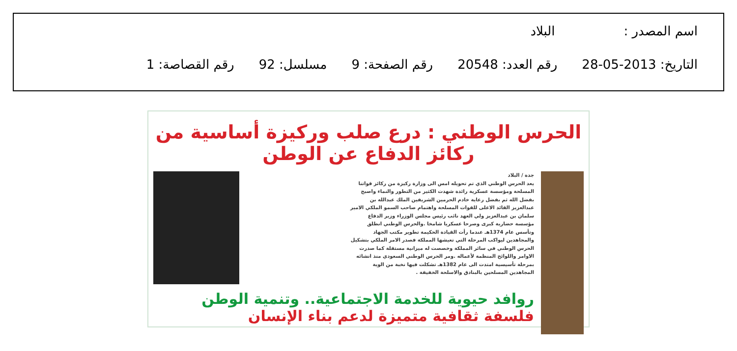اسم المصدر : البلاد
التاريخ: 2013-05-28 رقم العدد: 20548 رقم الصفحة: 9 مسلسل: 92 رقم القصاصة: 1
الحرس الوطني : درع صلب وركيزة أساسية من ركائز الدفاع عن الوطن
جدة / البلاد
يعد الحرس الوطني الذي تم تحويله امس الى وزارة ركيزة من ركائز قواتنا المسلحة ومؤسسة عسكرية رائدة شهدت الكثير من التطور والنماء واصبح بفضل الله ثم بفضل رعاية خادم الحرمين الشريفين الملك عبدالله بن عبدالعزيز القائد الاعلى للقوات المسلحة واهتمام صاحب السمو الملكي الامير سلمان بن عبدالعزيز ولي العهد نائب رئيس مجلس الوزراء وزير الدفاع مؤسسة حضارية كبرى وصرحا عسكريا شامخا .والحرس الوطني انطلق وتأسس عام 1374هـ عندما رأت القيادة الحكيمة تطوير مكتب الجهاد والمجاهدين ليواكب المرحلة التي تعيشها المملكة فصدر الامر الملكي بتشكيل الحرس الوطني في سائر المملكة وخصصت له ميزانية مستقلة كما صدرت الاوامر واللوائح المنظمة لأعماله .ومر الحرس الوطني السعودي منذ انشائه بمرحلة تأسيسية امتدت الى عام 1382هـ تشكلت فيها نخبة من الوية المجاهدين المسلحين بالبنادق والاسلحة الخفيفة .
روافد حيوية للخدمة الاجتماعية.. وتنمية الوطن
فلسفة ثقافية متميزة لدعم بناء الإنسان